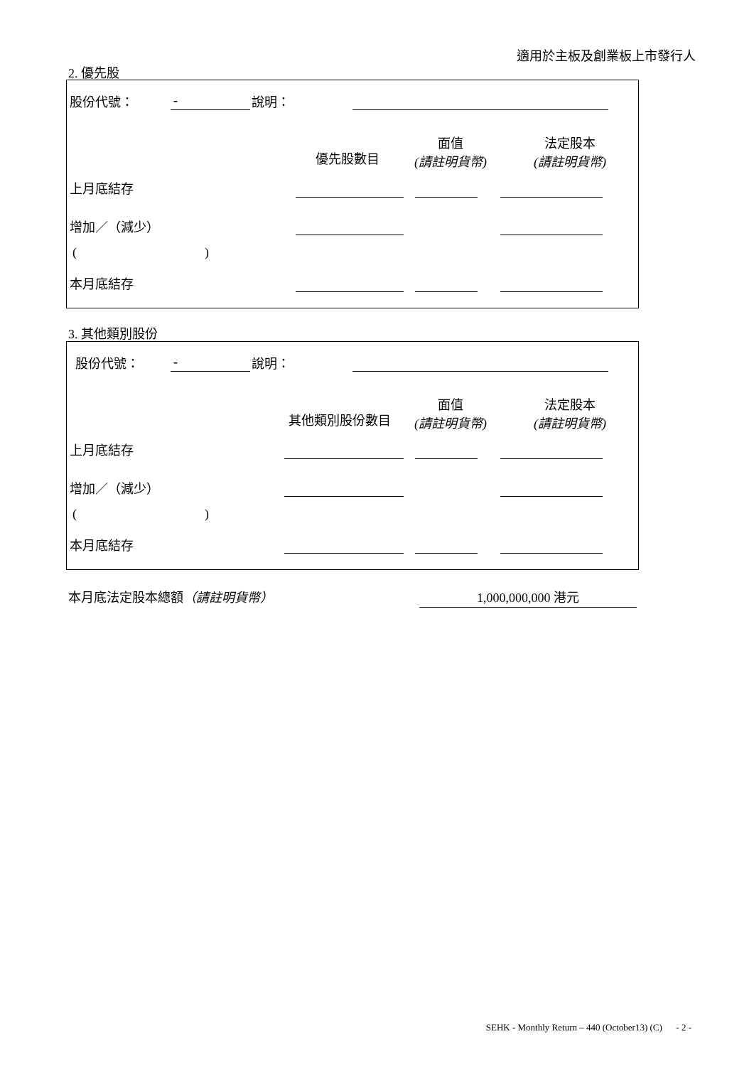適用於主板及創業板上市發行人
2. 優先股
股份代號： - 說明：
優先股數目
面值
(請註明貨幣)
法定股本
(請註明貨幣)
上月底結存
增加／（減少）
( )
本月底結存
3. 其他類別股份
股份代號： - 說明：
其他類別股份數目
面值
(請註明貨幣)
法定股本
(請註明貨幣)
上月底結存
增加／（減少）
( )
本月底結存
本月底法定股本總額（請註明貨幣） 1,000,000,000 港元
SEHK - Monthly Return – 440 (October13) (C) - 2 -